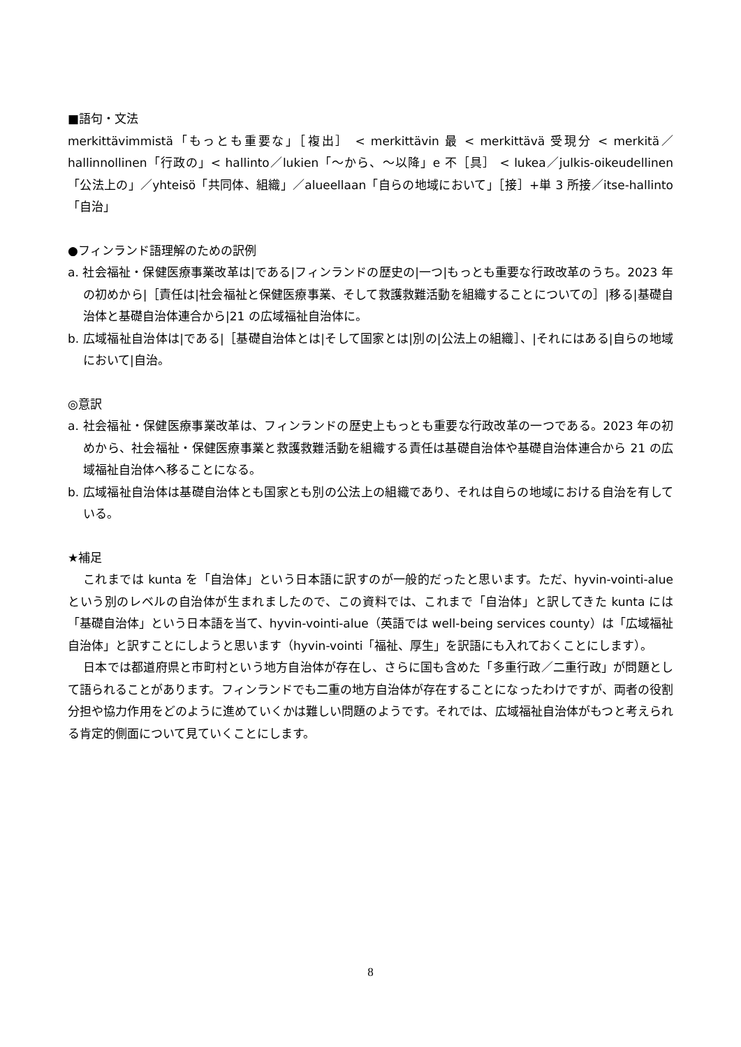■語句・文法
merkittävimmistä「もっとも重要な」［複出］ < merkittävin 最 < merkittävä 受現分 < merkitä／hallinnollinen「行政の」< hallinto／lukien「～から、～以降」e 不［具］ < lukea／julkis-oikeudellinen「公法上の」／yhteisö「共同体、組織」／alueellaan「自らの地域において」［接］+単 3 所接／itse-hallinto「自治」
●フィンランド語理解のための訳例
a. 社会福祉・保健医療事業改革は|である|フィンランドの歴史の|一つ|もっとも重要な行政改革のうち。2023 年の初めから|［責任は|社会福祉と保健医療事業、そして救護救難活動を組織することについての］|移る|基礎自治体と基礎自治体連合から|21 の広域福祉自治体に。
b. 広域福祉自治体は|である|［基礎自治体とは|そして国家とは|別の|公法上の組織］、|それにはある|自らの地域において|自治。
◎意訳
a. 社会福祉・保健医療事業改革は、フィンランドの歴史上もっとも重要な行政改革の一つである。2023 年の初めから、社会福祉・保健医療事業と救護救難活動を組織する責任は基礎自治体や基礎自治体連合から 21 の広域福祉自治体へ移ることになる。
b. 広域福祉自治体は基礎自治体とも国家とも別の公法上の組織であり、それは自らの地域における自治を有している。
★補足
これまでは kunta を「自治体」という日本語に訳すのが一般的だったと思います。ただ、hyvin-vointi-alue という別のレベルの自治体が生まれましたので、この資料では、これまで「自治体」と訳してきた kunta には「基礎自治体」という日本語を当て、hyvin-vointi-alue（英語では well-being services county）は「広域福祉自治体」と訳すことにしようと思います（hyvin-vointi「福祉、厚生」を訳語にも入れておくことにします）。
日本では都道府県と市町村という地方自治体が存在し、さらに国も含めた「多重行政／二重行政」が問題として語られることがあります。フィンランドでも二重の地方自治体が存在することになったわけですが、両者の役割分担や協力作用をどのように進めていくかは難しい問題のようです。それでは、広域福祉自治体がもつと考えられる肯定的側面について見ていくことにします。
8